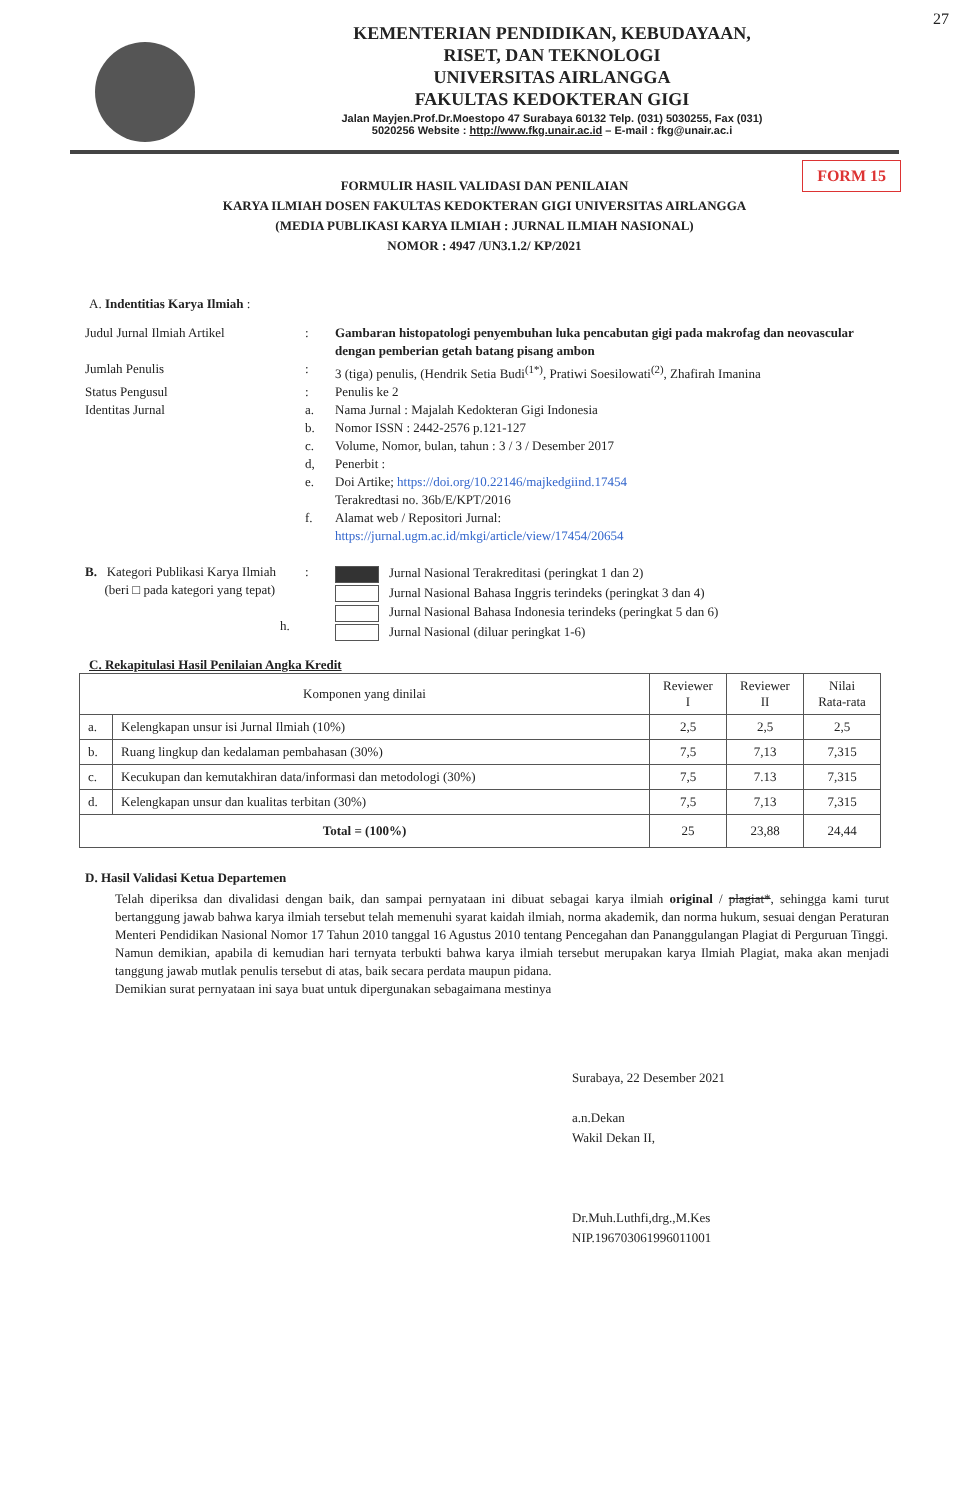27
KEMENTERIAN PENDIDIKAN, KEBUDAYAAN,
RISET, DAN TEKNOLOGI
UNIVERSITAS AIRLANGGA
FAKULTAS KEDOKTERAN GIGI
Jalan Mayjen.Prof.Dr.Moestopo 47 Surabaya 60132 Telp. (031) 5030255, Fax (031)
5020256 Website : http://www.fkg.unair.ac.id – E-mail : fkg@unair.ac.i
FORM 15
FORMULIR HASIL VALIDASI DAN PENILAIAN
KARYA ILMIAH DOSEN FAKULTAS KEDOKTERAN GIGI UNIVERSITAS AIRLANGGA
(MEDIA PUBLIKASI KARYA ILMIAH : JURNAL ILMIAH NASIONAL)
NOMOR : 4947 /UN3.1.2/ KP/2021
A. Indentitias Karya Ilmiah :
Judul Jurnal Ilmiah Artikel : Gambaran histopatologi penyembuhan luka pencabutan gigi pada makrofag dan neovascular dengan pemberian getah batang pisang ambon
Jumlah Penulis : 3 (tiga) penulis, (Hendrik Setia Budi<sup>(1*)</sup>, Pratiwi Soesilowati<sup>(2)</sup>, Zhafirah Imanina
Status Pengusul : Penulis ke 2
Identitas Jurnal a. Nama Jurnal : Majalah Kedokteran Gigi Indonesia
b. Nomor ISSN : 2442-2576 p.121-127
c. Volume, Nomor, bulan, tahun : 3 / 3 / Desember 2017
d, Penerbit :
e. Doi Artike; https://doi.org/10.22146/majkedgiind.17454
Terakredtasi no. 36b/E/KPT/2016
f. Alamat web / Repositori Jurnal:
https://jurnal.ugm.ac.id/mkgi/article/view/17454/20654
B. Kategori Publikasi Karya Ilmiah
(beri □ pada kategori yang tepat)
h.
:
Jurnal Nasional Terakreditasi (peringkat 1 dan 2)
Jurnal Nasional Bahasa Inggris terindeks (peringkat 3 dan 4)
Jurnal Nasional Bahasa Indonesia terindeks (peringkat 5 dan 6)
Jurnal Nasional (diluar peringkat 1-6)
C. Rekapitulasi Hasil Penilaian Angka Kredit
| Komponen yang dinilai | | Reviewer I | Reviewer II | Nilai Rata-rata |
| --- | --- | --- | --- | --- |
| a. | Kelengkapan unsur isi Jurnal Ilmiah (10%) | 2,5 | 2,5 | 2,5 |
| b. | Ruang lingkup dan kedalaman pembahasan (30%) | 7,5 | 7,13 | 7,315 |
| c. | Kecukupan dan kemutakhiran data/informasi dan metodologi (30%) | 7,5 | 7.13 | 7,315 |
| d. | Kelengkapan unsur dan kualitas terbitan (30%) | 7,5 | 7,13 | 7,315 |
| Total = (100%) | | 25 | 23,88 | 24,44 |
D. Hasil Validasi Ketua Departemen
Telah diperiksa dan divalidasi dengan baik, dan sampai pernyataan ini dibuat sebagai karya ilmiah original / plagiat*, sehingga kami turut bertanggung jawab bahwa karya ilmiah tersebut telah memenuhi syarat kaidah ilmiah, norma akademik, dan norma hukum, sesuai dengan Peraturan Menteri Pendidikan Nasional Nomor 17 Tahun 2010 tanggal 16 Agustus 2010 tentang Pencegahan dan Pananggulangan Plagiat di Perguruan Tinggi.
Namun demikian, apabila di kemudian hari ternyata terbukti bahwa karya ilmiah tersebut merupakan karya Ilmiah Plagiat, maka akan menjadi tanggung jawab mutlak penulis tersebut di atas, baik secara perdata maupun pidana.
Demikian surat pernyataan ini saya buat untuk dipergunakan sebagaimana mestinya
Surabaya, 22 Desember 2021
a.n.Dekan
Wakil Dekan II,
Dr.Muh.Luthfi,drg.,M.Kes
NIP.196703061996011001